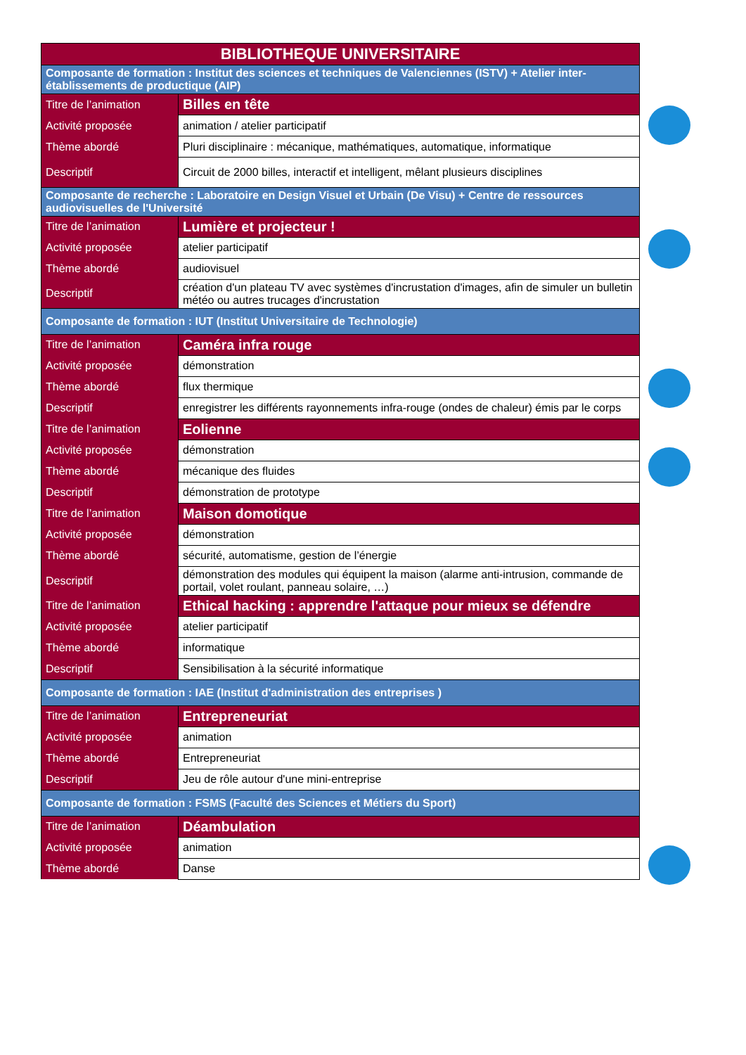| BIBLIOTHEQUE UNIVERSITAIRE | |
| Composante de formation : Institut des sciences et techniques de Valenciennes (ISTV) + Atelier inter-établissements de productique (AIP) | |
| Titre de l’animation | Billes en tête |
| Activité proposée | animation / atelier participatif |
| Thème abordé | Pluri disciplinaire : mécanique, mathématiques, automatique, informatique |
| Descriptif | Circuit de 2000 billes, interactif et intelligent, mêlant plusieurs disciplines |
| Composante de recherche : Laboratoire en Design Visuel et Urbain (De Visu) + Centre de ressources audiovisuelles de l'Université | |
| Titre de l’animation | Lumière et projecteur ! |
| Activité proposée | atelier participatif |
| Thème abordé | audiovisuel |
| Descriptif | création d'un plateau TV avec systèmes d'incrustation d'images, afin de simuler un bulletin météo ou autres trucages d'incrustation |
| Composante de formation : IUT (Institut Universitaire de Technologie) | |
| Titre de l’animation | Caméra infra rouge |
| Activité proposée | démonstration |
| Thème abordé | flux thermique |
| Descriptif | enregistrer les différents rayonnements infra-rouge (ondes de chaleur) émis par le corps |
| Titre de l’animation | Eolienne |
| Activité proposée | démonstration |
| Thème abordé | mécanique des fluides |
| Descriptif | démonstration de prototype |
| Titre de l’animation | Maison domotique |
| Activité proposée | démonstration |
| Thème abordé | sécurité, automatisme, gestion de l’énergie |
| Descriptif | démonstration des modules qui équipent la maison (alarme anti-intrusion, commande de portail, volet roulant, panneau solaire, …) |
| Titre de l’animation | Ethical hacking : apprendre l'attaque pour mieux se défendre |
| Activité proposée | atelier participatif |
| Thème abordé | informatique |
| Descriptif | Sensibilisation à la sécurité informatique |
| Composante de formation : IAE (Institut d'administration des entreprises ) | |
| Titre de l’animation | Entrepreneuriat |
| Activité proposée | animation |
| Thème abordé | Entrepreneuriat |
| Descriptif | Jeu de rôle autour d'une mini-entreprise |
| Composante de formation : FSMS (Faculté des Sciences et Métiers du Sport) | |
| Titre de l’animation | Déambulation |
| Activité proposée | animation |
| Thème abordé | Danse |